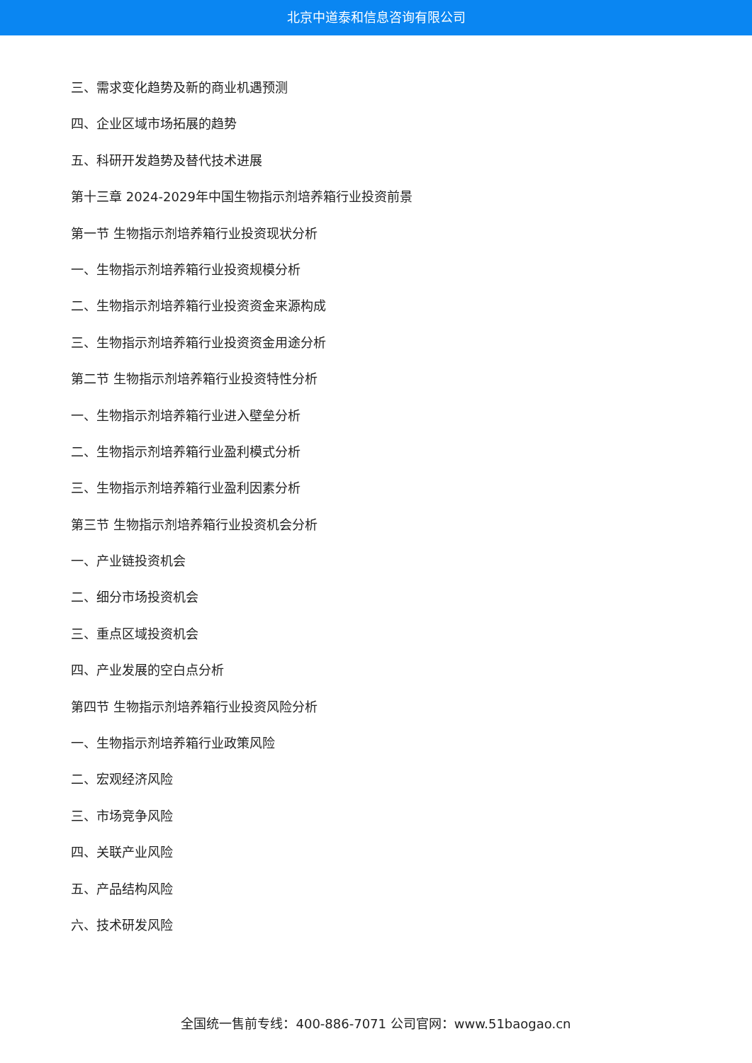北京中道泰和信息咨询有限公司
三、需求变化趋势及新的商业机遇预测
四、企业区域市场拓展的趋势
五、科研开发趋势及替代技术进展
第十三章 2024-2029年中国生物指示剂培养箱行业投资前景
第一节 生物指示剂培养箱行业投资现状分析
一、生物指示剂培养箱行业投资规模分析
二、生物指示剂培养箱行业投资资金来源构成
三、生物指示剂培养箱行业投资资金用途分析
第二节 生物指示剂培养箱行业投资特性分析
一、生物指示剂培养箱行业进入壁垒分析
二、生物指示剂培养箱行业盈利模式分析
三、生物指示剂培养箱行业盈利因素分析
第三节 生物指示剂培养箱行业投资机会分析
一、产业链投资机会
二、细分市场投资机会
三、重点区域投资机会
四、产业发展的空白点分析
第四节 生物指示剂培养箱行业投资风险分析
一、生物指示剂培养箱行业政策风险
二、宏观经济风险
三、市场竞争风险
四、关联产业风险
五、产品结构风险
六、技术研发风险
全国统一售前专线：400-886-7071 公司官网：www.51baogao.cn